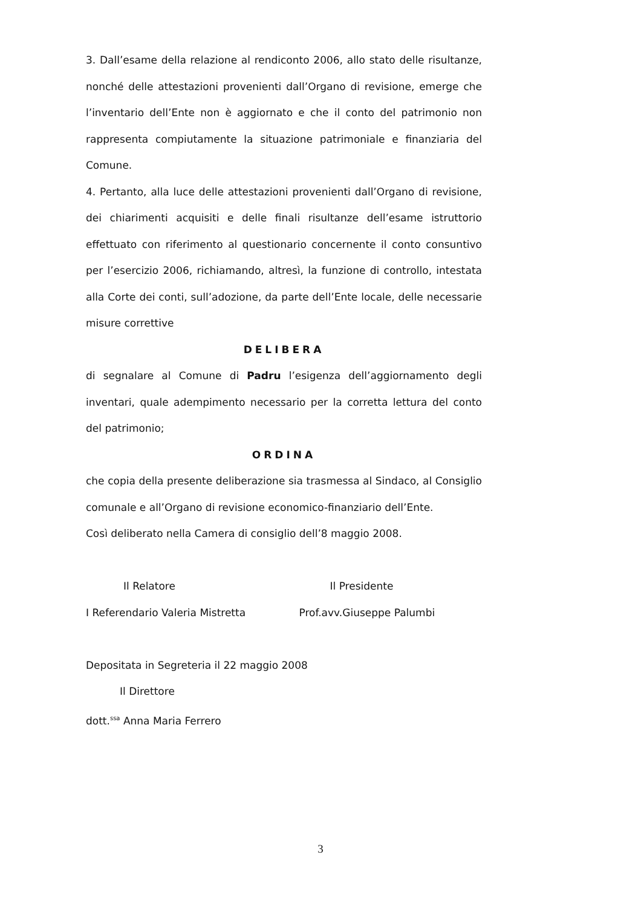3. Dall’esame della relazione al rendiconto 2006, allo stato delle risultanze, nonché delle attestazioni provenienti dall’Organo di revisione, emerge che l’inventario dell’Ente non è aggiornato e che il conto del patrimonio non rappresenta compiutamente la situazione patrimoniale e finanziaria del Comune.
4. Pertanto, alla luce delle attestazioni provenienti dall’Organo di revisione, dei chiarimenti acquisiti e delle finali risultanze dell’esame istruttorio effettuato con riferimento al questionario concernente il conto consuntivo per l’esercizio 2006, richiamando, altresì, la funzione di controllo, intestata alla Corte dei conti, sull’adozione, da parte dell’Ente locale, delle necessarie misure correttive
DELIBERA
di segnalare al Comune di Padru l’esigenza dell’aggiornamento degli inventari, quale adempimento necessario per la corretta lettura del conto del patrimonio;
ORDINA
che copia della presente deliberazione sia trasmessa al Sindaco, al Consiglio comunale e all’Organo di revisione economico-finanziario dell’Ente.
Così deliberato nella Camera di consiglio dell’8 maggio 2008.
Il Relatore Il Presidente
I Referendario Valeria Mistretta
Prof.avv.Giuseppe Palumbi
Depositata in Segreteria il 22 maggio 2008
Il Direttore
dott.<sup>ssa</sup> Anna Maria Ferrero
3